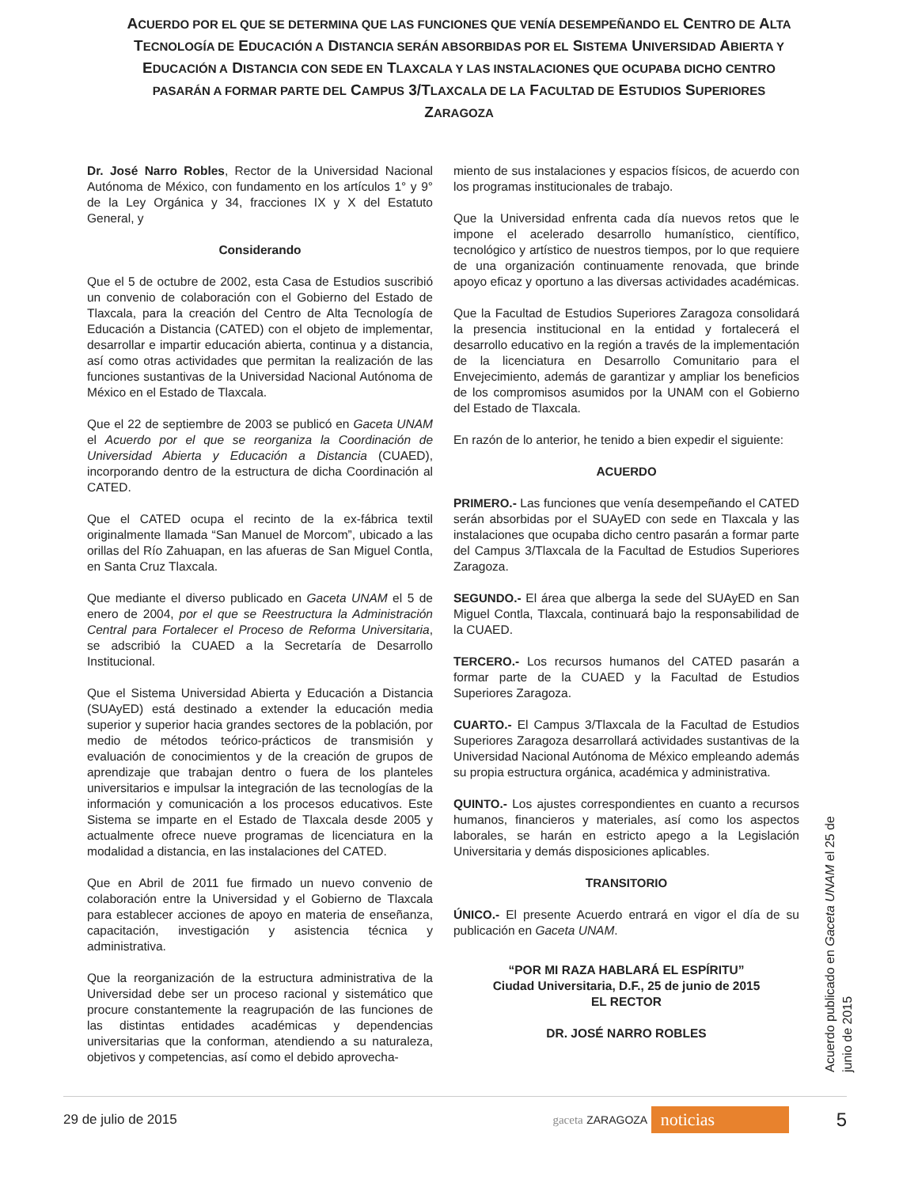ACUERDO POR EL QUE SE DETERMINA QUE LAS FUNCIONES QUE VENÍA DESEMPEÑANDO EL CENTRO DE ALTA TECNOLOGÍA DE EDUCACIÓN A DISTANCIA SERÁN ABSORBIDAS POR EL SISTEMA UNIVERSIDAD ABIERTA Y EDUCACIÓN A DISTANCIA CON SEDE EN TLAXCALA Y LAS INSTALACIONES QUE OCUPABA DICHO CENTRO PASARÁN A FORMAR PARTE DEL CAMPUS 3/TLAXCALA DE LA FACULTAD DE ESTUDIOS SUPERIORES ZARAGOZA
Dr. José Narro Robles, Rector de la Universidad Nacional Autónoma de México, con fundamento en los artículos 1° y 9° de la Ley Orgánica y 34, fracciones IX y X del Estatuto General, y
Considerando
Que el 5 de octubre de 2002, esta Casa de Estudios suscribió un convenio de colaboración con el Gobierno del Estado de Tlaxcala, para la creación del Centro de Alta Tecnología de Educación a Distancia (CATED) con el objeto de implementar, desarrollar e impartir educación abierta, continua y a distancia, así como otras actividades que permitan la realización de las funciones sustantivas de la Universidad Nacional Autónoma de México en el Estado de Tlaxcala.
Que el 22 de septiembre de 2003 se publicó en Gaceta UNAM el Acuerdo por el que se reorganiza la Coordinación de Universidad Abierta y Educación a Distancia (CUAED), incorporando dentro de la estructura de dicha Coordinación al CATED.
Que el CATED ocupa el recinto de la ex-fábrica textil originalmente llamada “San Manuel de Morcom”, ubicado a las orillas del Río Zahuapan, en las afueras de San Miguel Contla, en Santa Cruz Tlaxcala.
Que mediante el diverso publicado en Gaceta UNAM el 5 de enero de 2004, por el que se Reestructura la Administración Central para Fortalecer el Proceso de Reforma Universitaria, se adscribió la CUAED a la Secretaría de Desarrollo Institucional.
Que el Sistema Universidad Abierta y Educación a Distancia (SUAyED) está destinado a extender la educación media superior y superior hacia grandes sectores de la población, por medio de métodos teórico-prácticos de transmisión y evaluación de conocimientos y de la creación de grupos de aprendizaje que trabajan dentro o fuera de los planteles universitarios e impulsar la integración de las tecnologías de la información y comunicación a los procesos educativos. Este Sistema se imparte en el Estado de Tlaxcala desde 2005 y actualmente ofrece nueve programas de licenciatura en la modalidad a distancia, en las instalaciones del CATED.
Que en Abril de 2011 fue firmado un nuevo convenio de colaboración entre la Universidad y el Gobierno de Tlaxcala para establecer acciones de apoyo en materia de enseñanza, capacitación, investigación y asistencia técnica y administrativa.
Que la reorganización de la estructura administrativa de la Universidad debe ser un proceso racional y sistemático que procure constantemente la reagrupación de las funciones de las distintas entidades académicas y dependencias universitarias que la conforman, atendiendo a su naturaleza, objetivos y competencias, así como el debido aprovecha-
miento de sus instalaciones y espacios físicos, de acuerdo con los programas institucionales de trabajo.
Que la Universidad enfrenta cada día nuevos retos que le impone el acelerado desarrollo humanístico, científico, tecnológico y artístico de nuestros tiempos, por lo que requiere de una organización continuamente renovada, que brinde apoyo eficaz y oportuno a las diversas actividades académicas.
Que la Facultad de Estudios Superiores Zaragoza consolidará la presencia institucional en la entidad y fortalecerá el desarrollo educativo en la región a través de la implementación de la licenciatura en Desarrollo Comunitario para el Envejecimiento, además de garantizar y ampliar los beneficios de los compromisos asumidos por la UNAM con el Gobierno del Estado de Tlaxcala.
En razón de lo anterior, he tenido a bien expedir el siguiente:
ACUERDO
PRIMERO.- Las funciones que venía desempeñando el CATED serán absorbidas por el SUAyED con sede en Tlaxcala y las instalaciones que ocupaba dicho centro pasarán a formar parte del Campus 3/Tlaxcala de la Facultad de Estudios Superiores Zaragoza.
SEGUNDO.- El área que alberga la sede del SUAyED en San Miguel Contla, Tlaxcala, continuará bajo la responsabilidad de la CUAED.
TERCERO.- Los recursos humanos del CATED pasarán a formar parte de la CUAED y la Facultad de Estudios Superiores Zaragoza.
CUARTO.- El Campus 3/Tlaxcala de la Facultad de Estudios Superiores Zaragoza desarrollará actividades sustantivas de la Universidad Nacional Autónoma de México empleando además su propia estructura orgánica, académica y administrativa.
QUINTO.- Los ajustes correspondientes en cuanto a recursos humanos, financieros y materiales, así como los aspectos laborales, se harán en estricto apego a la Legislación Universitaria y demás disposiciones aplicables.
TRANSITORIO
ÚNICO.- El presente Acuerdo entrará en vigor el día de su publicación en Gaceta UNAM.
“POR MI RAZA HABLARÁ EL ESPÍRITU”
Ciudad Universitaria, D.F., 25 de junio de 2015
EL RECTOR
DR. JOSÉ NARRO ROBLES
Acuerdo publicado en Gaceta UNAM el 25 de junio de 2015
29 de julio de 2015 gaceta ZARAGOZA noticias 5